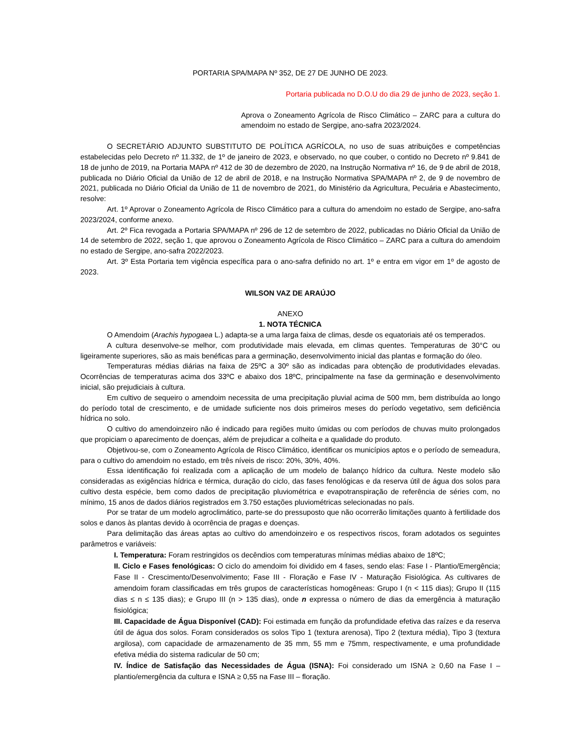PORTARIA SPA/MAPA Nº 352, DE 27 DE JUNHO DE 2023.
Portaria publicada no D.O.U do dia 29 de junho de 2023, seção 1.
Aprova o Zoneamento Agrícola de Risco Climático – ZARC para a cultura do amendoim no estado de Sergipe, ano-safra 2023/2024.
O SECRETÁRIO ADJUNTO SUBSTITUTO DE POLÍTICA AGRÍCOLA, no uso de suas atribuições e competências estabelecidas pelo Decreto nº 11.332, de 1º de janeiro de 2023, e observado, no que couber, o contido no Decreto nº 9.841 de 18 de junho de 2019, na Portaria MAPA nº 412 de 30 de dezembro de 2020, na Instrução Normativa nº 16, de 9 de abril de 2018, publicada no Diário Oficial da União de 12 de abril de 2018, e na Instrução Normativa SPA/MAPA nº 2, de 9 de novembro de 2021, publicada no Diário Oficial da União de 11 de novembro de 2021, do Ministério da Agricultura, Pecuária e Abastecimento, resolve:
Art. 1º Aprovar o Zoneamento Agrícola de Risco Climático para a cultura do amendoim no estado de Sergipe, ano-safra 2023/2024, conforme anexo.
Art. 2º Fica revogada a Portaria SPA/MAPA nº 296 de 12 de setembro de 2022, publicadas no Diário Oficial da União de 14 de setembro de 2022, seção 1, que aprovou o Zoneamento Agrícola de Risco Climático – ZARC para a cultura do amendoim no estado de Sergipe, ano-safra 2022/2023.
Art. 3º Esta Portaria tem vigência específica para o ano-safra definido no art. 1º e entra em vigor em 1º de agosto de 2023.
WILSON VAZ DE ARAÚJO
ANEXO
1. NOTA TÉCNICA
O Amendoim (Arachis hypogaea L.) adapta-se a uma larga faixa de climas, desde os equatoriais até os temperados.
A cultura desenvolve-se melhor, com produtividade mais elevada, em climas quentes. Temperaturas de 30°C ou ligeiramente superiores, são as mais benéficas para a germinação, desenvolvimento inicial das plantas e formação do óleo.
Temperaturas médias diárias na faixa de 25ºC a 30º são as indicadas para obtenção de produtividades elevadas. Ocorrências de temperaturas acima dos 33ºC e abaixo dos 18ºC, principalmente na fase da germinação e desenvolvimento inicial, são prejudiciais à cultura.
Em cultivo de sequeiro o amendoim necessita de uma precipitação pluvial acima de 500 mm, bem distribuída ao longo do período total de crescimento, e de umidade suficiente nos dois primeiros meses do período vegetativo, sem deficiência hídrica no solo.
O cultivo do amendoinzeiro não é indicado para regiões muito úmidas ou com períodos de chuvas muito prolongados que propiciam o aparecimento de doenças, além de prejudicar a colheita e a qualidade do produto.
Objetivou-se, com o Zoneamento Agrícola de Risco Climático, identificar os municípios aptos e o período de semeadura, para o cultivo do amendoim no estado, em três níveis de risco: 20%, 30%, 40%.
Essa identificação foi realizada com a aplicação de um modelo de balanço hídrico da cultura. Neste modelo são consideradas as exigências hídrica e térmica, duração do ciclo, das fases fenológicas e da reserva útil de água dos solos para cultivo desta espécie, bem como dados de precipitação pluviométrica e evapotranspiração de referência de séries com, no mínimo, 15 anos de dados diários registrados em 3.750 estações pluviométricas selecionadas no país.
Por se tratar de um modelo agroclimático, parte-se do pressuposto que não ocorrerão limitações quanto à fertilidade dos solos e danos às plantas devido à ocorrência de pragas e doenças.
Para delimitação das áreas aptas ao cultivo do amendoinzeiro e os respectivos riscos, foram adotados os seguintes parâmetros e variáveis:
I. Temperatura: Foram restringidos os decêndios com temperaturas mínimas médias abaixo de 18ºC;
II. Ciclo e Fases fenológicas: O ciclo do amendoim foi dividido em 4 fases, sendo elas: Fase I - Plantio/Emergência; Fase II - Crescimento/Desenvolvimento; Fase III - Floração e Fase IV - Maturação Fisiológica. As cultivares de amendoim foram classificadas em três grupos de características homogêneas: Grupo I (n < 115 dias); Grupo II (115 dias ≤ n ≤ 135 dias); e Grupo III (n > 135 dias), onde n expressa o número de dias da emergência à maturação fisiológica;
III. Capacidade de Água Disponível (CAD): Foi estimada em função da profundidade efetiva das raízes e da reserva útil de água dos solos. Foram considerados os solos Tipo 1 (textura arenosa), Tipo 2 (textura média), Tipo 3 (textura argilosa), com capacidade de armazenamento de 35 mm, 55 mm e 75mm, respectivamente, e uma profundidade efetiva média do sistema radicular de 50 cm;
IV. Índice de Satisfação das Necessidades de Água (ISNA): Foi considerado um ISNA ≥ 0,60 na Fase I – plantio/emergência da cultura e ISNA ≥ 0,55 na Fase III – floração.